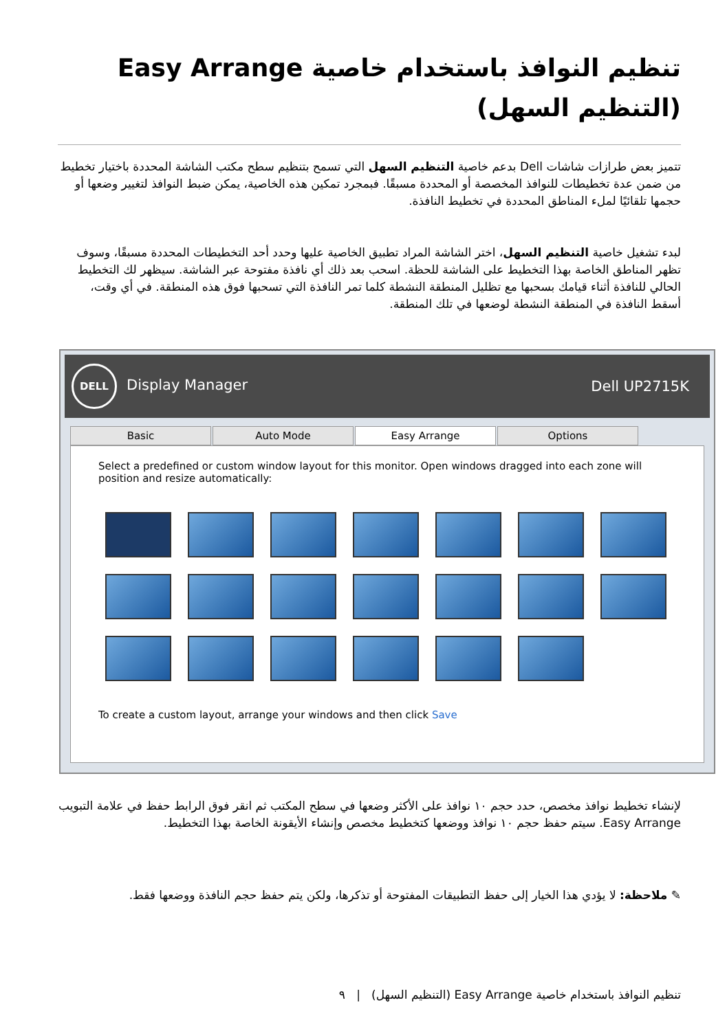تنظيم النوافذ باستخدام خاصية Easy Arrange (التنظيم السهل)
تتميز بعض طرازات شاشات Dell بدعم خاصية التنظيم السهل التي تسمح بتنظيم سطح مكتب الشاشة المحددة باختيار تخطيط من ضمن عدة تخطيطات للنوافذ المخصصة أو المحددة مسبقًا. فبمجرد تمكين هذه الخاصية، يمكن ضبط النوافذ لتغيير وضعها أو حجمها تلقائيًا لملء المناطق المحددة في تخطيط النافذة.
لبدء تشغيل خاصية التنظيم السهل، اختر الشاشة المراد تطبيق الخاصية عليها وحدد أحد التخطيطات المحددة مسبقًا، وسوف تظهر المناطق الخاصة بهذا التخطيط على الشاشة للحظة. اسحب بعد ذلك أي نافذة مفتوحة عبر الشاشة. سيظهر لك التخطيط الحالي للنافذة أثناء قيامك بسحبها مع تظليل المنطقة النشطة كلما تمر النافذة التي تسحبها فوق هذه المنطقة. في أي وقت، أسقط النافذة في المنطقة النشطة لوضعها في تلك المنطقة.
DELL Display Manager Dell UP2715K
Basic Auto Mode Easy Arrange Options
Select a predefined or custom window layout for this monitor. Open windows dragged into each zone will position and resize automatically:
To create a custom layout, arrange your windows and then click Save
لإنشاء تخطيط نوافذ مخصص، حدد حجم ١٠ نوافذ على الأكثر وضعها في سطح المكتب ثم انقر فوق الرابط حفظ في علامة التبويب Easy Arrange. سيتم حفظ حجم ١٠ نوافذ ووضعها كتخطيط مخصص وإنشاء الأيقونة الخاصة بهذا التخطيط.
✎ ملاحظة: لا يؤدي هذا الخيار إلى حفظ التطبيقات المفتوحة أو تذكرها، ولكن يتم حفظ حجم النافذة ووضعها فقط.
تنظيم النوافذ باستخدام خاصية Easy Arrange (التنظيم السهل) | ٩